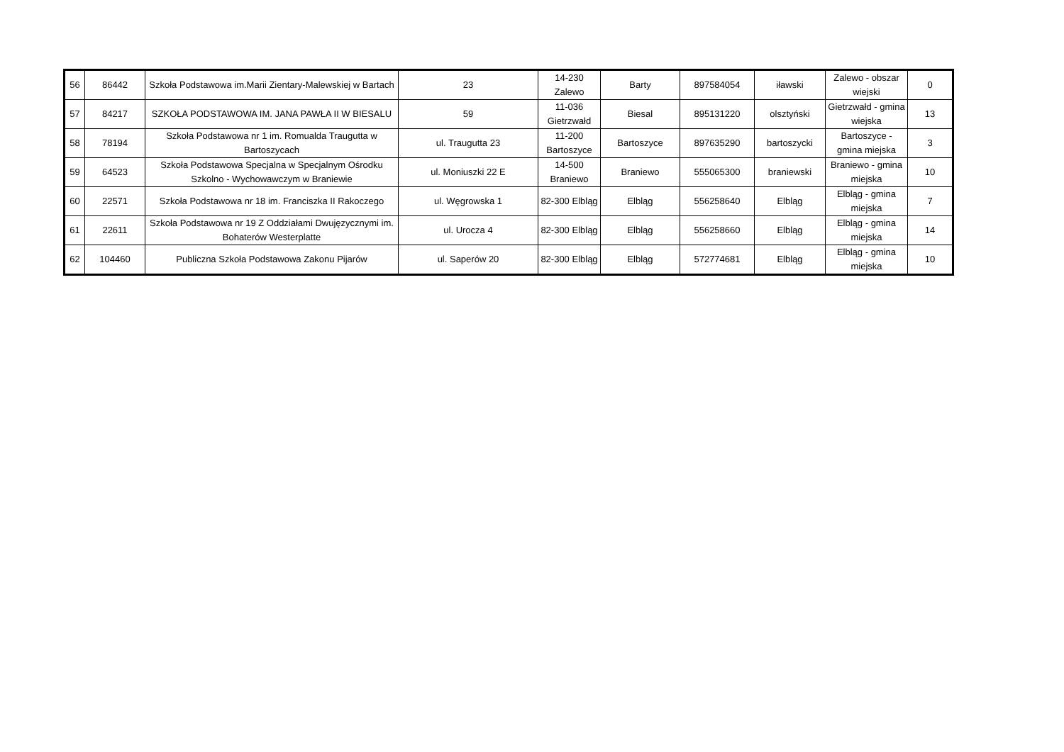| 56 | 86442 | Szkoła Podstawowa im.Marii Zientary-Malewskiej w Bartach | 23 | 14-230 Zalewo | Barty | 897584054 | iławski | Zalewo - obszar wiejski | 0 |
| 57 | 84217 | SZKOŁA PODSTAWOWA IM. JANA PAWŁA II W BIESALU | 59 | 11-036 Gietrzwałd | Biesal | 895131220 | olsztyński | Gietrzwałd - gmina wiejska | 13 |
| 58 | 78194 | Szkoła Podstawowa nr 1 im. Romualda Traugutta w Bartoszycach | ul. Traugutta 23 | 11-200 Bartoszyce | Bartoszyce | 897635290 | bartoszycki | Bartoszyce - gmina miejska | 3 |
| 59 | 64523 | Szkoła Podstawowa Specjalna w Specjalnym Ośrodku Szkolno - Wychowawczym w Braniewie | ul. Moniuszki 22 E | 14-500 Braniewo | Braniewo | 555065300 | braniewski | Braniewo - gmina miejska | 10 |
| 60 | 22571 | Szkoła Podstawowa nr 18 im. Franciszka II Rakoczego | ul. Węgrowska 1 | 82-300 Elbląg | Elbląg | 556258640 | Elbląg | Elbląg - gmina miejska | 7 |
| 61 | 22611 | Szkoła Podstawowa nr 19 Z Oddziałami Dwujęzycznymi im. Bohaterów Westerplatte | ul. Urocza 4 | 82-300 Elbląg | Elbląg | 556258660 | Elbląg | Elbląg - gmina miejska | 14 |
| 62 | 104460 | Publiczna Szkoła Podstawowa Zakonu Pijarów | ul. Saperów 20 | 82-300 Elbląg | Elbląg | 572774681 | Elbląg | Elbląg - gmina miejska | 10 |